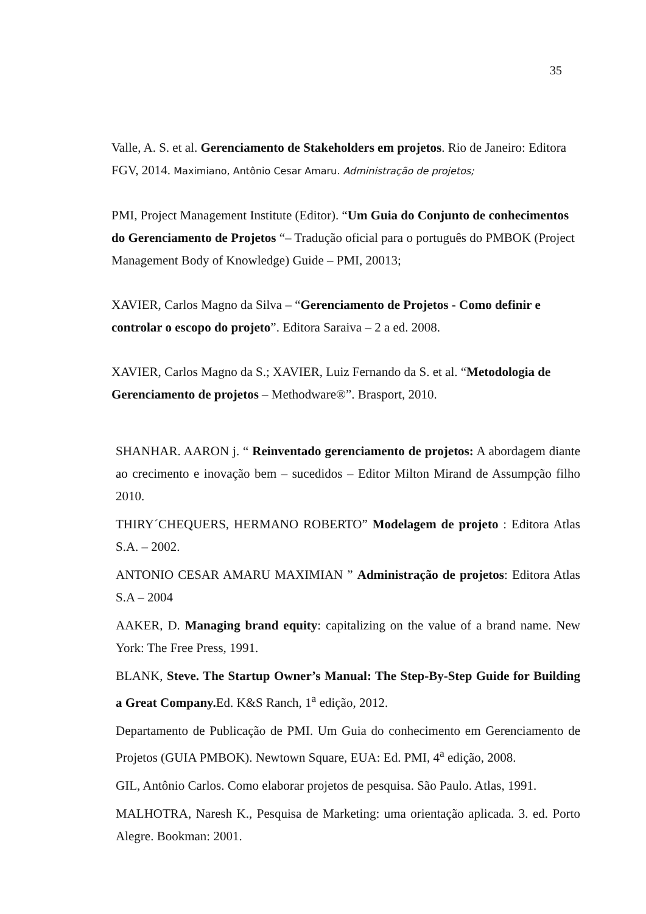35
Valle, A. S. et al. Gerenciamento de Stakeholders em projetos. Rio de Janeiro: Editora FGV, 2014. Maximiano, Antônio Cesar Amaru. Administração de projetos;
PMI, Project Management Institute (Editor). “Um Guia do Conjunto de conhecimentos do Gerenciamento de Projetos “– Tradução oficial para o português do PMBOK (Project Management Body of Knowledge) Guide – PMI, 20013;
XAVIER, Carlos Magno da Silva – “Gerenciamento de Projetos - Como definir e controlar o escopo do projeto”. Editora Saraiva – 2 a ed. 2008.
XAVIER, Carlos Magno da S.; XAVIER, Luiz Fernando da S. et al. “Metodologia de Gerenciamento de projetos – Methodware®”. Brasport, 2010.
SHANHAR. AARON j. “ Reinventado gerenciamento de projetos: A abordagem diante ao crecimento e inovação bem – sucedidos – Editor Milton Mirand de Assumpção filho 2010.
THIRY´CHEQUERS, HERMANO ROBERTO” Modelagem de projeto : Editora Atlas S.A. – 2002.
ANTONIO CESAR AMARU MAXIMIAN ” Administração de projetos: Editora Atlas S.A – 2004
AAKER, D. Managing brand equity: capitalizing on the value of a brand name. New York: The Free Press, 1991.
BLANK, Steve. The Startup Owner’s Manual: The Step-By-Step Guide for Building a Great Company. Ed. K&S Ranch, 1<sup>a</sup> edição, 2012.
Departamento de Publicação de PMI. Um Guia do conhecimento em Gerenciamento de Projetos (GUIA PMBOK). Newtown Square, EUA: Ed. PMI, 4<sup>a</sup> edição, 2008.
GIL, Antônio Carlos. Como elaborar projetos de pesquisa. São Paulo. Atlas, 1991.
MALHOTRA, Naresh K., Pesquisa de Marketing: uma orientação aplicada. 3. ed. Porto Alegre. Bookman: 2001.